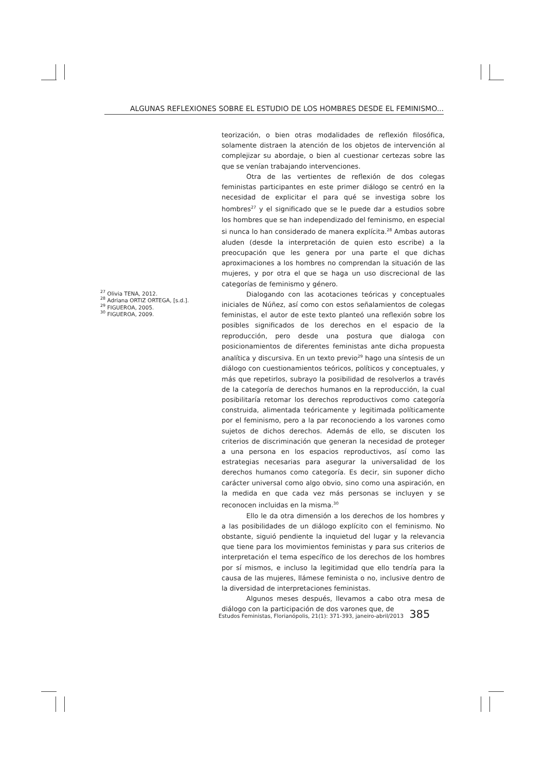ALGUNAS REFLEXIONES SOBRE EL ESTUDIO DE LOS HOMBRES DESDE EL FEMINISMO...
teorización, o bien otras modalidades de reflexión filosófica, solamente distraen la atención de los objetos de intervención al complejizar su abordaje, o bien al cuestionar certezas sobre las que se venían trabajando intervenciones.
Otra de las vertientes de reflexión de dos colegas feministas participantes en este primer diálogo se centró en la necesidad de explicitar el para qué se investiga sobre los hombres<sup>27</sup> y el significado que se le puede dar a estudios sobre los hombres que se han independizado del feminismo, en especial si nunca lo han considerado de manera explícita.<sup>28</sup> Ambas autoras aluden (desde la interpretación de quien esto escribe) a la preocupación que les genera por una parte el que dichas aproximaciones a los hombres no comprendan la situación de las mujeres, y por otra el que se haga un uso discrecional de las categorías de feminismo y género.
<sup>27</sup> Olivia TENA, 2012.
<sup>28</sup> Adriana ORTIZ ORTEGA, [s.d.].
<sup>29</sup> FIGUEROA, 2005.
<sup>30</sup> FIGUEROA, 2009.
Dialogando con las acotaciones teóricas y conceptuales iniciales de Núñez, así como con estos señalamientos de colegas feministas, el autor de este texto planteó una reflexión sobre los posibles significados de los derechos en el espacio de la reproducción, pero desde una postura que dialoga con posicionamientos de diferentes feministas ante dicha propuesta analítica y discursiva. En un texto previo<sup>29</sup> hago una síntesis de un diálogo con cuestionamientos teóricos, políticos y conceptuales, y más que repetirlos, subrayo la posibilidad de resolverlos a través de la categoría de derechos humanos en la reproducción, la cual posibilitaría retomar los derechos reproductivos como categoría construida, alimentada teóricamente y legitimada políticamente por el feminismo, pero a la par reconociendo a los varones como sujetos de dichos derechos. Además de ello, se discuten los criterios de discriminación que generan la necesidad de proteger a una persona en los espacios reproductivos, así como las estrategias necesarias para asegurar la universalidad de los derechos humanos como categoría. Es decir, sin suponer dicho carácter universal como algo obvio, sino como una aspiración, en la medida en que cada vez más personas se incluyen y se reconocen incluidas en la misma.<sup>30</sup>
Ello le da otra dimensión a los derechos de los hombres y a las posibilidades de un diálogo explícito con el feminismo. No obstante, siguió pendiente la inquietud del lugar y la relevancia que tiene para los movimientos feministas y para sus criterios de interpretación el tema específico de los derechos de los hombres por sí mismos, e incluso la legitimidad que ello tendría para la causa de las mujeres, llámese feminista o no, inclusive dentro de la diversidad de interpretaciones feministas.
Algunos meses después, llevamos a cabo otra mesa de diálogo con la participación de dos varones que, de
Estudos Feministas, Florianópolis, 21(1): 371-393, janeiro-abril/2013 385